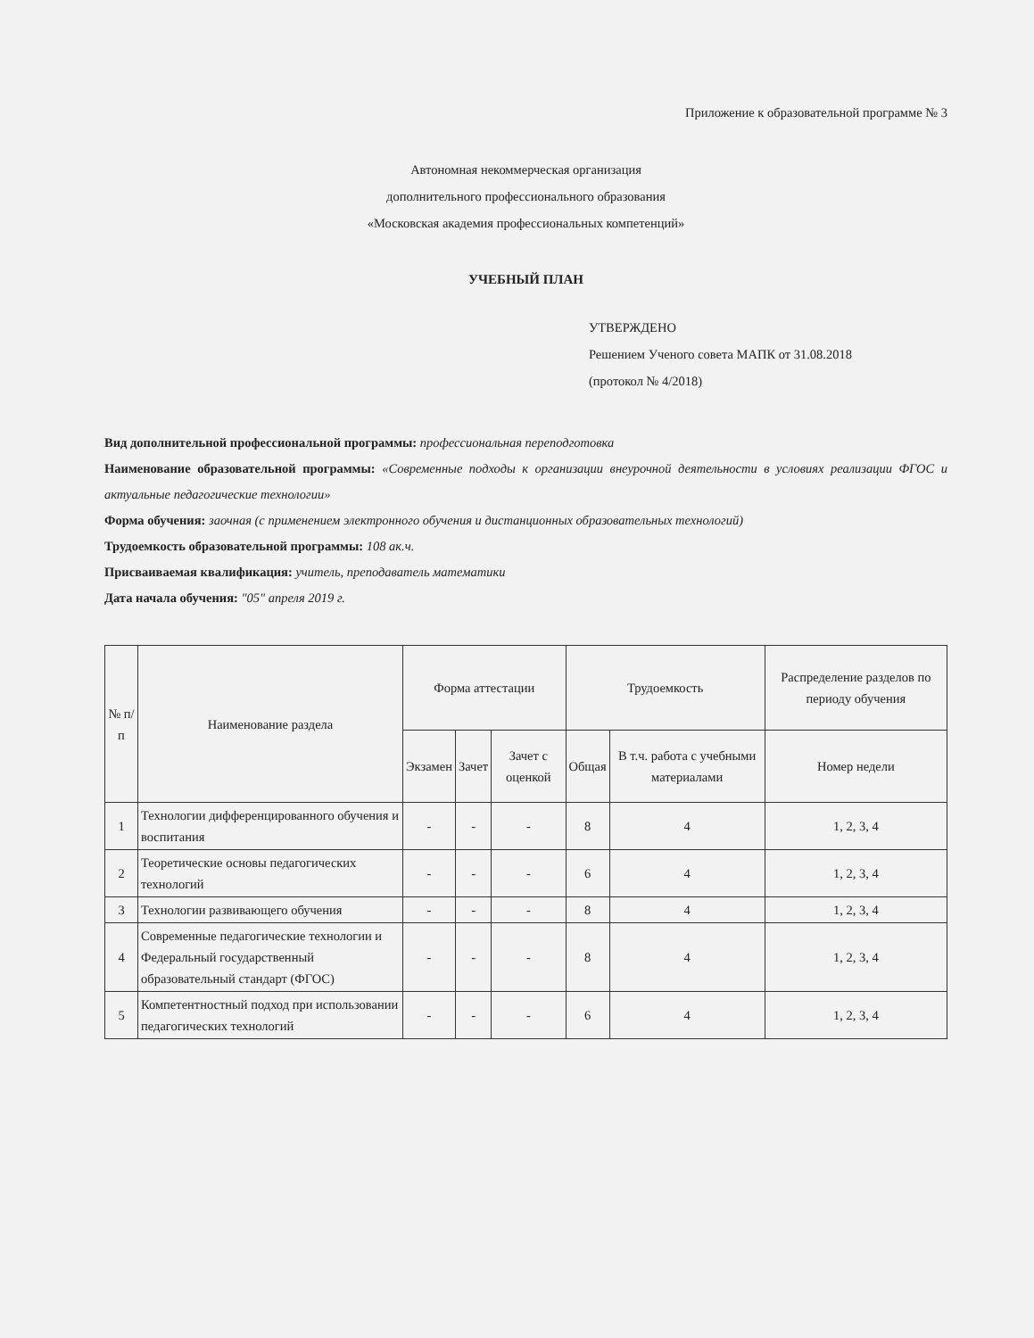Приложение к образовательной программе № 3
Автономная некоммерческая организация
дополнительного профессионального образования
«Московская академия профессиональных компетенций»
УЧЕБНЫЙ ПЛАН
УТВЕРЖДЕНО
Решением Ученого совета МАПК от 31.08.2018
(протокол № 4/2018)
Вид дополнительной профессиональной программы: профессиональная переподготовка
Наименование образовательной программы: «Современные подходы к организации внеурочной деятельности в условиях реализации ФГОС и актуальные педагогические технологии»
Форма обучения: заочная (с применением электронного обучения и дистанционных образовательных технологий)
Трудоемкость образовательной программы: 108 ак.ч.
Присваиваемая квалификация: учитель, преподаватель математики
Дата начала обучения: "05" апреля 2019 г.
| № п/п | Наименование раздела | Форма аттестации | | | Трудоемкость | | Распределение разделов по периоду обучения |
| --- | --- | --- | --- | --- | --- | --- | --- |
| | | Экзамен | Зачет | Зачет с оценкой | Общая | В т.ч. работа с учебными материалами | Номер недели |
| 1 | Технологии дифференцированного обучения и воспитания | - | - | - | 8 | 4 | 1, 2, 3, 4 |
| 2 | Теоретические основы педагогических технологий | - | - | - | 6 | 4 | 1, 2, 3, 4 |
| 3 | Технологии развивающего обучения | - | - | - | 8 | 4 | 1, 2, 3, 4 |
| 4 | Современные педагогические технологии и Федеральный государственный образовательный стандарт (ФГОС) | - | - | - | 8 | 4 | 1, 2, 3, 4 |
| 5 | Компетентностный подход при использовании педагогических технологий | - | - | - | 6 | 4 | 1, 2, 3, 4 |